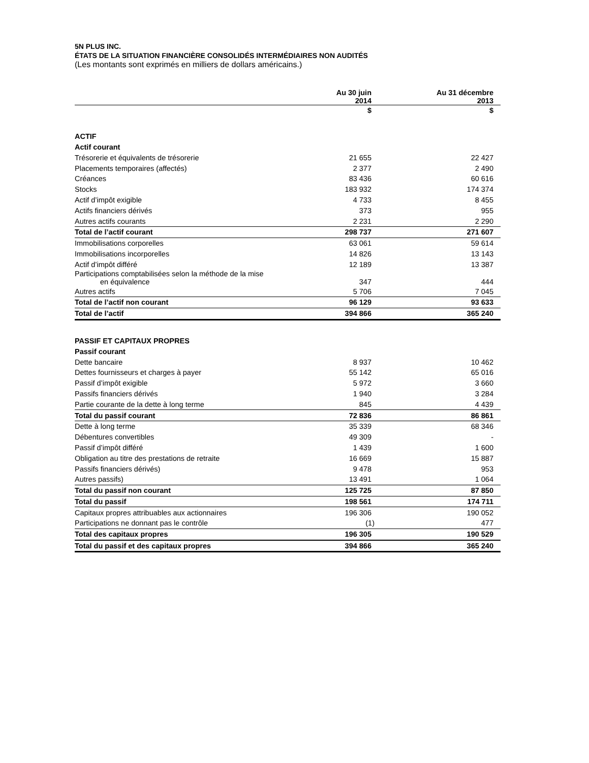5N PLUS INC.
ÉTATS DE LA SITUATION FINANCIÈRE CONSOLIDÉS INTERMÉDIAIRES NON AUDITÉS
(Les montants sont exprimés en milliers de dollars américains.)
| | Au 30 juin 2014 | Au 31 décembre 2013 |
| --- | --- | --- |
| | $ | $ |
| ACTIF | | |
| Actif courant | | |
| Trésorerie et équivalents de trésorerie | 21 655 | 22 427 |
| Placements temporaires (affectés) | 2 377 | 2 490 |
| Créances | 83 436 | 60 616 |
| Stocks | 183 932 | 174 374 |
| Actif d’impôt exigible | 4 733 | 8 455 |
| Actifs financiers dérivés | 373 | 955 |
| Autres actifs courants | 2 231 | 2 290 |
| Total de l’actif courant | 298 737 | 271 607 |
| Immobilisations corporelles | 63 061 | 59 614 |
| Immobilisations incorporelles | 14 826 | 13 143 |
| Actif d’impôt différé | 12 189 | 13 387 |
| Participations comptabilisées selon la méthode de la mise en équivalence | 347 | 444 |
| Autres actifs | 5 706 | 7 045 |
| Total de l’actif non courant | 96 129 | 93 633 |
| Total de l’actif | 394 866 | 365 240 |
| PASSIF ET CAPITAUX PROPRES | | |
| Passif courant | | |
| Dette bancaire | 8 937 | 10 462 |
| Dettes fournisseurs et charges à payer | 55 142 | 65 016 |
| Passif d’impôt exigible | 5 972 | 3 660 |
| Passifs financiers dérivés | 1 940 | 3 284 |
| Partie courante de la dette à long terme | 845 | 4 439 |
| Total du passif courant | 72 836 | 86 861 |
| Dette à long terme | 35 339 | 68 346 |
| Débentures convertibles | 49 309 | - |
| Passif d’impôt différé | 1 439 | 1 600 |
| Obligation au titre des prestations de retraite | 16 669 | 15 887 |
| Passifs financiers dérivés) | 9 478 | 953 |
| Autres passifs) | 13 491 | 1 064 |
| Total du passif non courant | 125 725 | 87 850 |
| Total du passif | 198 561 | 174 711 |
| Capitaux propres attribuables aux actionnaires | 196 306 | 190 052 |
| Participations ne donnant pas le contrôle | (1) | 477 |
| Total des capitaux propres | 196 305 | 190 529 |
| Total du passif et des capitaux propres | 394 866 | 365 240 |